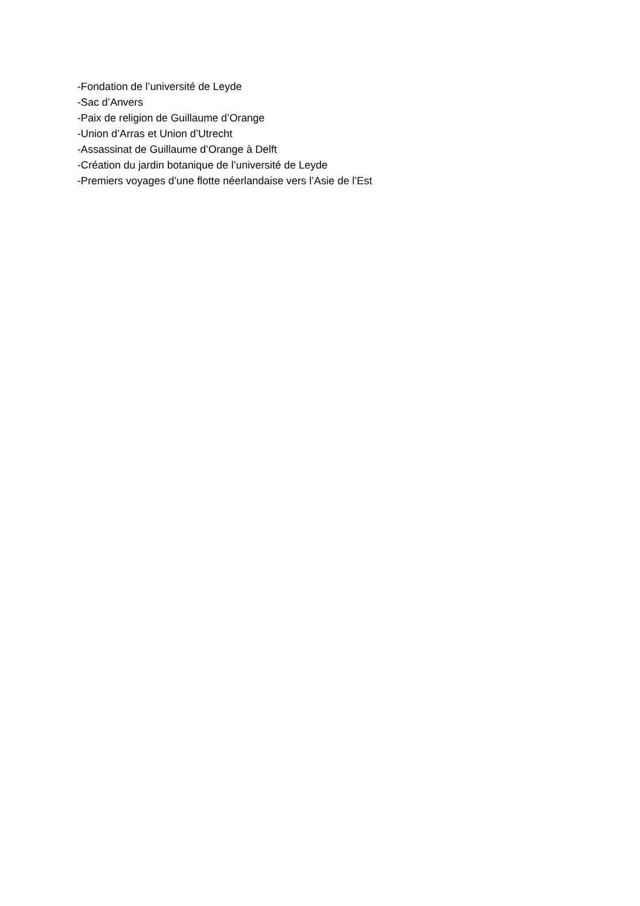-Fondation de l’université de Leyde
-Sac d’Anvers
-Paix de religion de Guillaume d’Orange
-Union d’Arras et Union d’Utrecht
-Assassinat de Guillaume d’Orange à Delft
-Création du jardin botanique de l’université de Leyde
-Premiers voyages d’une flotte néerlandaise vers l’Asie de l’Est